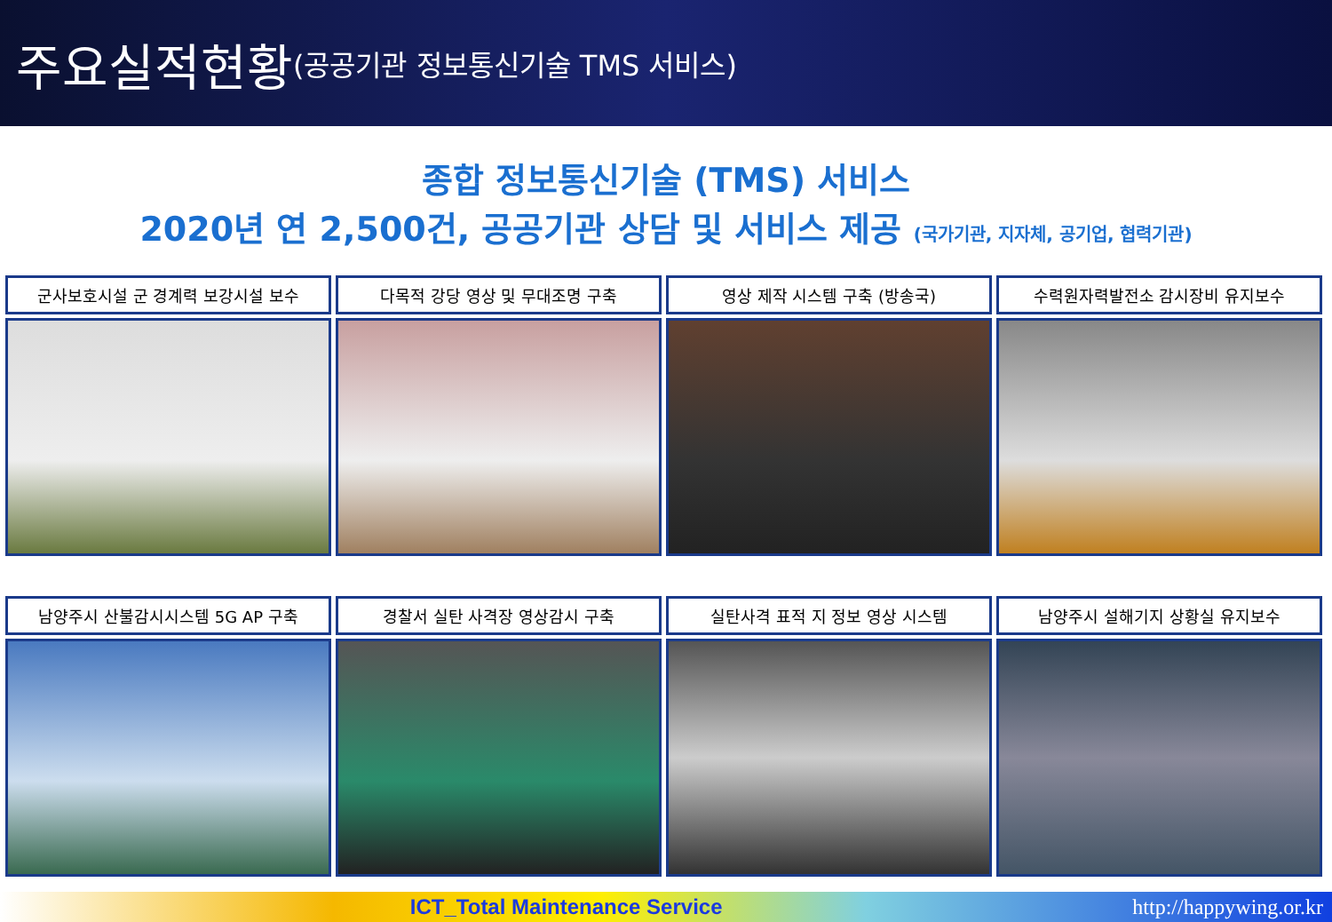주요실적현황 (공공기관 정보통신기술 TMS 서비스)
종합 정보통신기술 (TMS) 서비스
2020년 연 2,500건, 공공기관 상담 및 서비스 제공 (국가기관, 지자체, 공기업, 협력기관)
군사보호시설 군 경계력 보강시설 보수
다목적 강당 영상 및 무대조명 구축
영상 제작 시스템 구축 (방송국)
수력원자력발전소 감시장비 유지보수
남양주시 산불감시시스템 5G AP 구축
경찰서 실탄 사격장 영상감시 구축
실탄사격 표적 지 정보 영상 시스템
남양주시 설해기지 상황실 유지보수
ICT_Total Maintenance Service http://happywing.or.kr